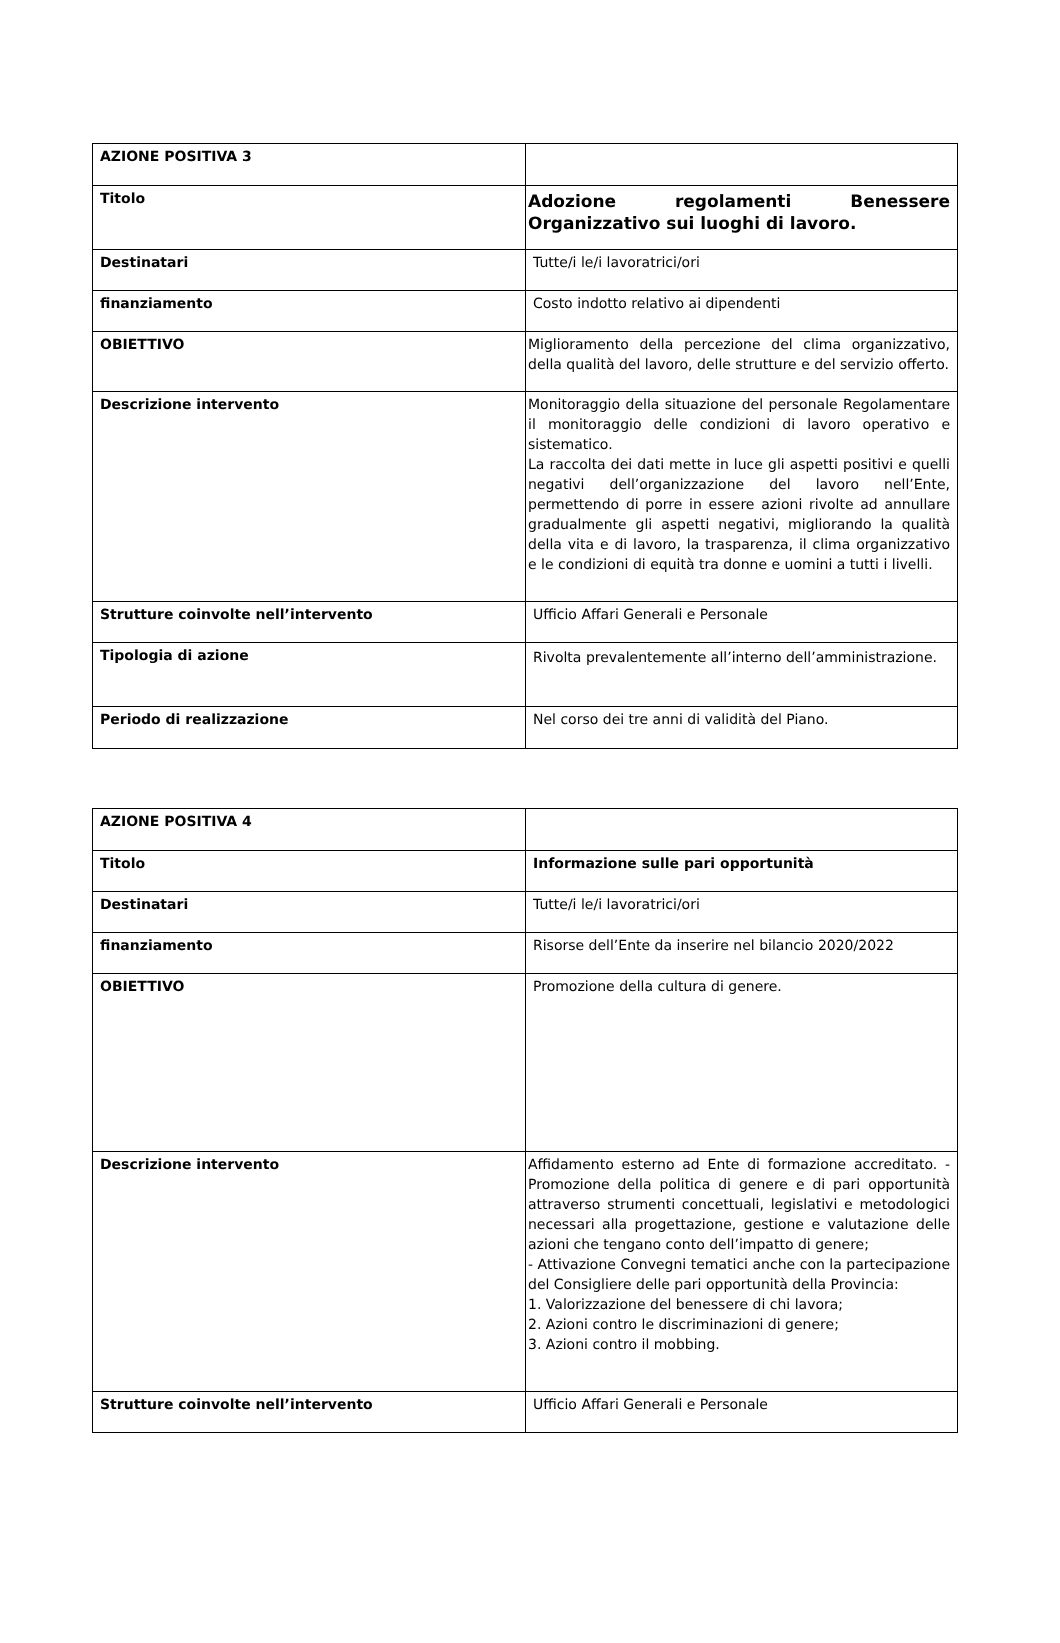| AZIONE POSITIVA 3 | |
| Titolo | Adozione regolamenti Benessere Organizzativo sui luoghi di lavoro. |
| Destinatari | Tutte/i le/i lavoratrici/ori |
| finanziamento | Costo indotto relativo ai dipendenti |
| OBIETTIVO | Miglioramento della percezione del clima organizzativo, della qualità del lavoro, delle strutture e del servizio offerto. |
| Descrizione intervento | Monitoraggio della situazione del personale Regolamentare il monitoraggio delle condizioni di lavoro operativo e sistematico. La raccolta dei dati mette in luce gli aspetti positivi e quelli negativi dell’organizzazione del lavoro nell’Ente, permettendo di porre in essere azioni rivolte ad annullare gradualmente gli aspetti negativi, migliorando la qualità della vita e di lavoro, la trasparenza, il clima organizzativo e le condizioni di equità tra donne e uomini a tutti i livelli. |
| Strutture coinvolte nell’intervento | Ufficio Affari Generali e Personale |
| Tipologia di azione | Rivolta prevalentemente all’interno dell’amministrazione. |
| Periodo di realizzazione | Nel corso dei tre anni di validità del Piano. |
| AZIONE POSITIVA 4 | |
| Titolo | Informazione sulle pari opportunità |
| Destinatari | Tutte/i le/i lavoratrici/ori |
| finanziamento | Risorse dell’Ente da inserire nel bilancio 2020/2022 |
| OBIETTIVO | Promozione della cultura di genere. |
| Descrizione intervento | Affidamento esterno ad Ente di formazione accreditato. - Promozione della politica di genere e di pari opportunità attraverso strumenti concettuali, legislativi e metodologici necessari alla progettazione, gestione e valutazione delle azioni che tengano conto dell’impatto di genere; - Attivazione Convegni tematici anche con la partecipazione del Consigliere delle pari opportunità della Provincia: 1. Valorizzazione del benessere di chi lavora; 2. Azioni contro le discriminazioni di genere; 3. Azioni contro il mobbing. |
| Strutture coinvolte nell’intervento | Ufficio Affari Generali e Personale |